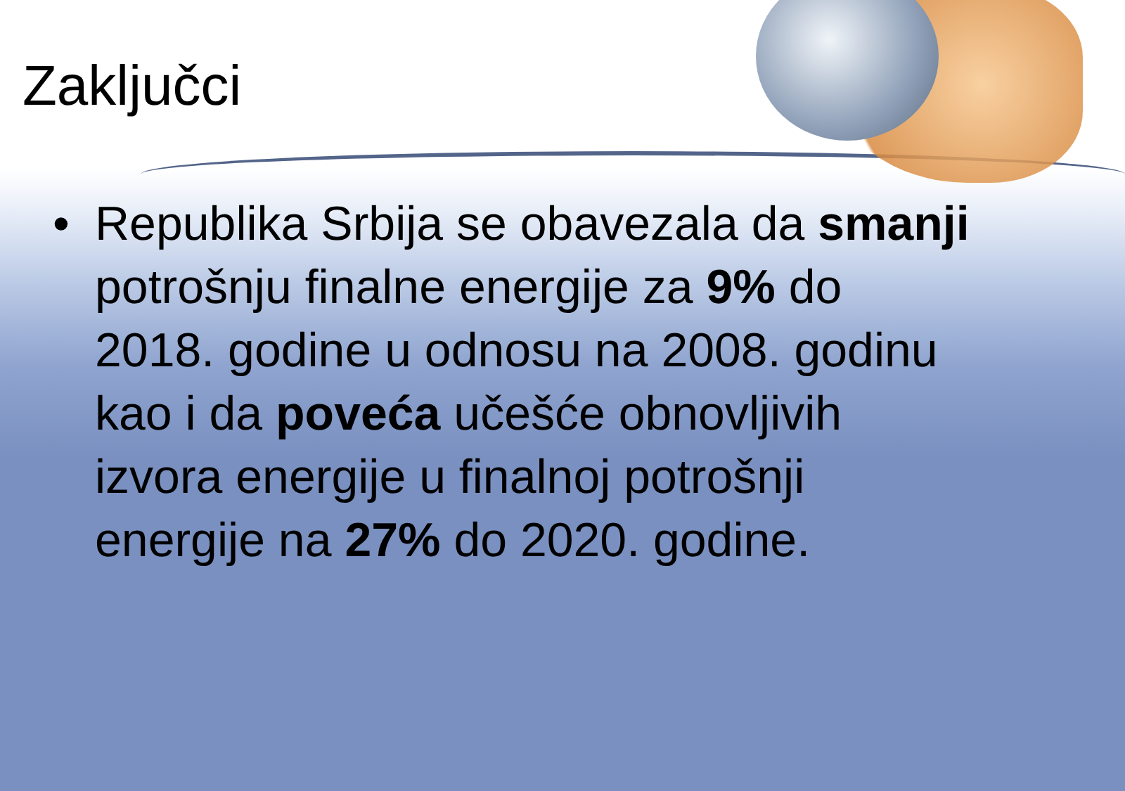Zaključci
• Republika Srbija se obavezala da smanji potrošnju finalne energije za 9% do 2018. godine u odnosu na 2008. godinu kao i da poveća učešće obnovljivih izvora energije u finalnoj potrošnji energije na 27% do 2020. godine.